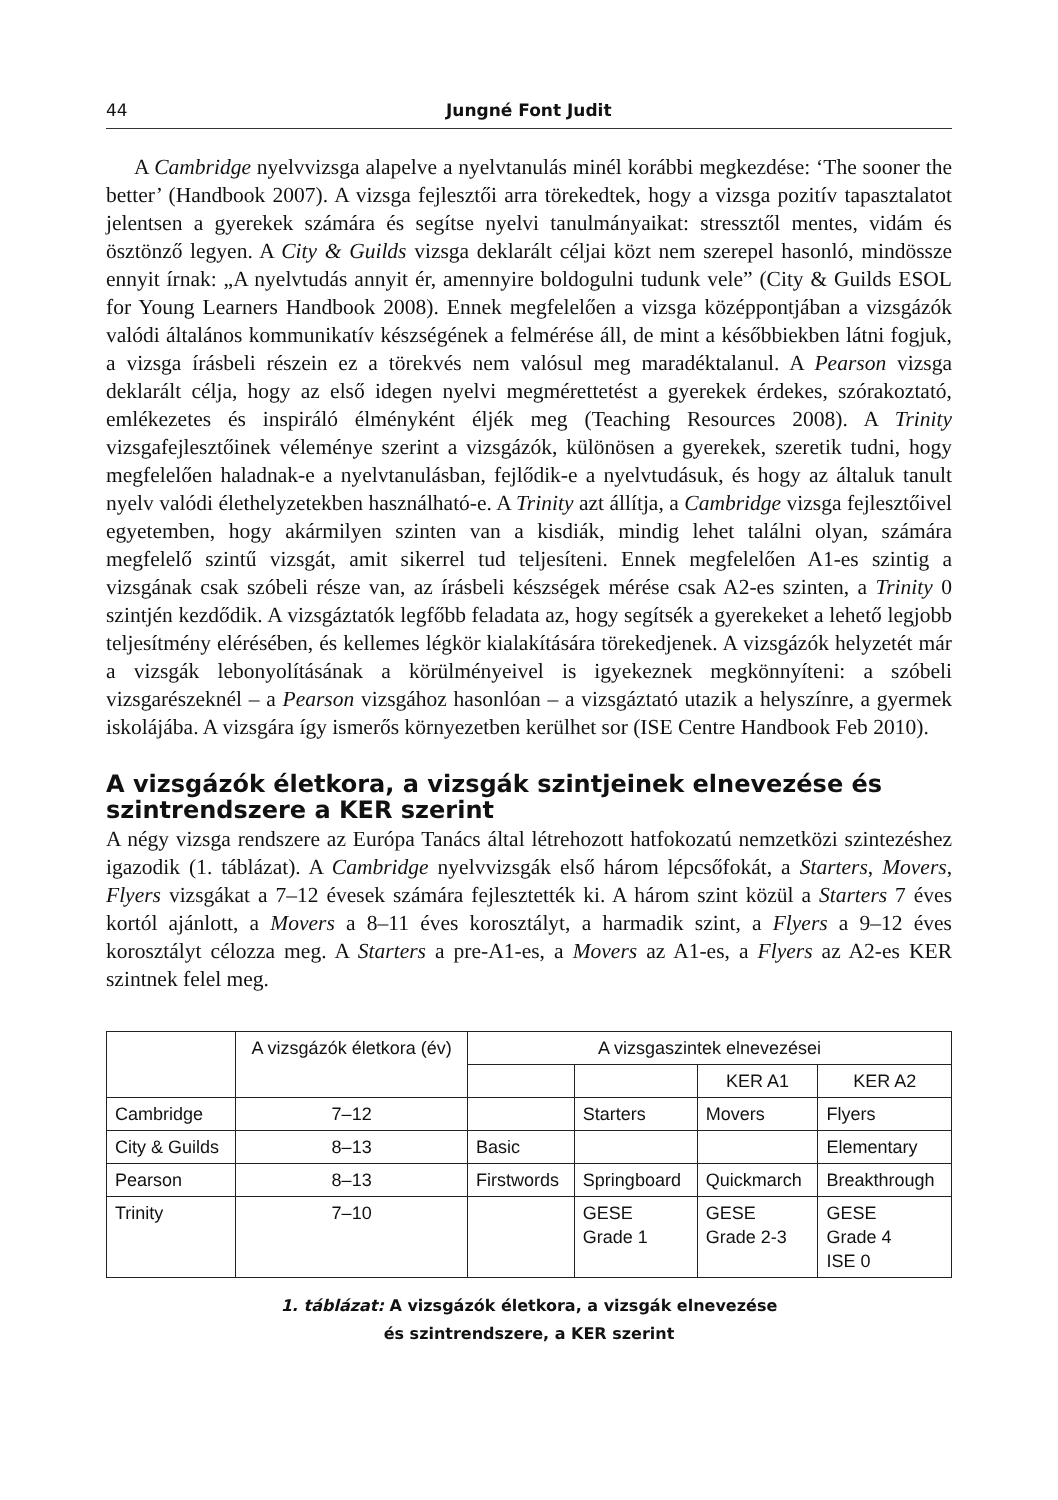44 Jungné Font Judit
A Cambridge nyelvvizsga alapelve a nyelvtanulás minél korábbi megkezdése: ‘The sooner the better’ (Handbook 2007). A vizsga fejlesztői arra törekedtek, hogy a vizsga pozitív tapasztalatot jelentsen a gyerekek számára és segítse nyelvi tanulmányaikat: stressztől mentes, vidám és ösztönző legyen. A City & Guilds vizsga deklarált céljai közt nem szerepel hasonló, mindössze ennyit írnak: „A nyelvtudás annyit ér, amennyire boldogulni tudunk vele” (City & Guilds ESOL for Young Learners Handbook 2008). Ennek megfelelően a vizsga középpontjában a vizsgázók valódi általános kommunikatív készségének a felmérése áll, de mint a későbbiekben látni fogjuk, a vizsga írásbeli részein ez a törekvés nem valósul meg maradéktalanul. A Pearson vizsga deklarált célja, hogy az első idegen nyelvi megmérettetést a gyerekek érdekes, szórakoztató, emlékezetes és inspiráló élményként éljék meg (Teaching Resources 2008). A Trinity vizsgafejlesztőinek véleménye szerint a vizsgázók, különösen a gyerekek, szeretik tudni, hogy megfelelően haladnak-e a nyelvtanulásban, fejlődik-e a nyelvtudásuk, és hogy az általuk tanult nyelv valódi élethelyzetekben használható-e. A Trinity azt állítja, a Cambridge vizsga fejlesztőivel egyetemben, hogy akármilyen szinten van a kisdiák, mindig lehet találni olyan, számára megfelelő szintű vizsgát, amit sikerrel tud teljesíteni. Ennek megfelelően A1-es szintig a vizsgának csak szóbeli része van, az írásbeli készségek mérése csak A2-es szinten, a Trinity 0 szintjén kezdődik. A vizsgáztatók legfőbb feladata az, hogy segítsék a gyerekeket a lehető legjobb teljesítmény elérésében, és kellemes légkör kialakítására törekedjenek. A vizsgázók helyzetét már a vizsgák lebonyolításának a körülményeivel is igyekeznek megkönnyíteni: a szóbeli vizsgarészeknél – a Pearson vizsgához hasonlóan – a vizsgáztató utazik a helyszínre, a gyermek iskolájába. A vizsgára így ismerős környezetben kerülhet sor (ISE Centre Handbook Feb 2010).
A vizsgázók életkora, a vizsgák szintjeinek elnevezése és szintrendszere a KER szerint
A négy vizsga rendszere az Európa Tanács által létrehozott hatfokozatú nemzetközi szintezéshez igazodik (1. táblázat). A Cambridge nyelvvizsgák első három lépcsőfokát, a Starters, Movers, Flyers vizsgákat a 7–12 évesek számára fejlesztették ki. A három szint közül a Starters 7 éves kortól ajánlott, a Movers a 8–11 éves korosztályt, a harmadik szint, a Flyers a 9–12 éves korosztályt célozza meg. A Starters a pre-A1-es, a Movers az A1-es, a Flyers az A2-es KER szintnek felel meg.
| | A vizsgázók életkora (év) | A vizsgaszintek elnevezései | | | |
| --- | --- | --- | --- | --- | --- |
| | | | | KER A1 | KER A2 |
| Cambridge | 7–12 | | Starters | Movers | Flyers |
| City & Guilds | 8–13 | Basic | | | Elementary |
| Pearson | 8–13 | Firstwords | Springboard | Quickmarch | Breakthrough |
| Trinity | 7–10 | | GESE Grade 1 | GESE Grade 2-3 | GESE Grade 4 ISE 0 |
1. táblázat: A vizsgázók életkora, a vizsgák elnevezése
és szintrendszere, a KER szerint